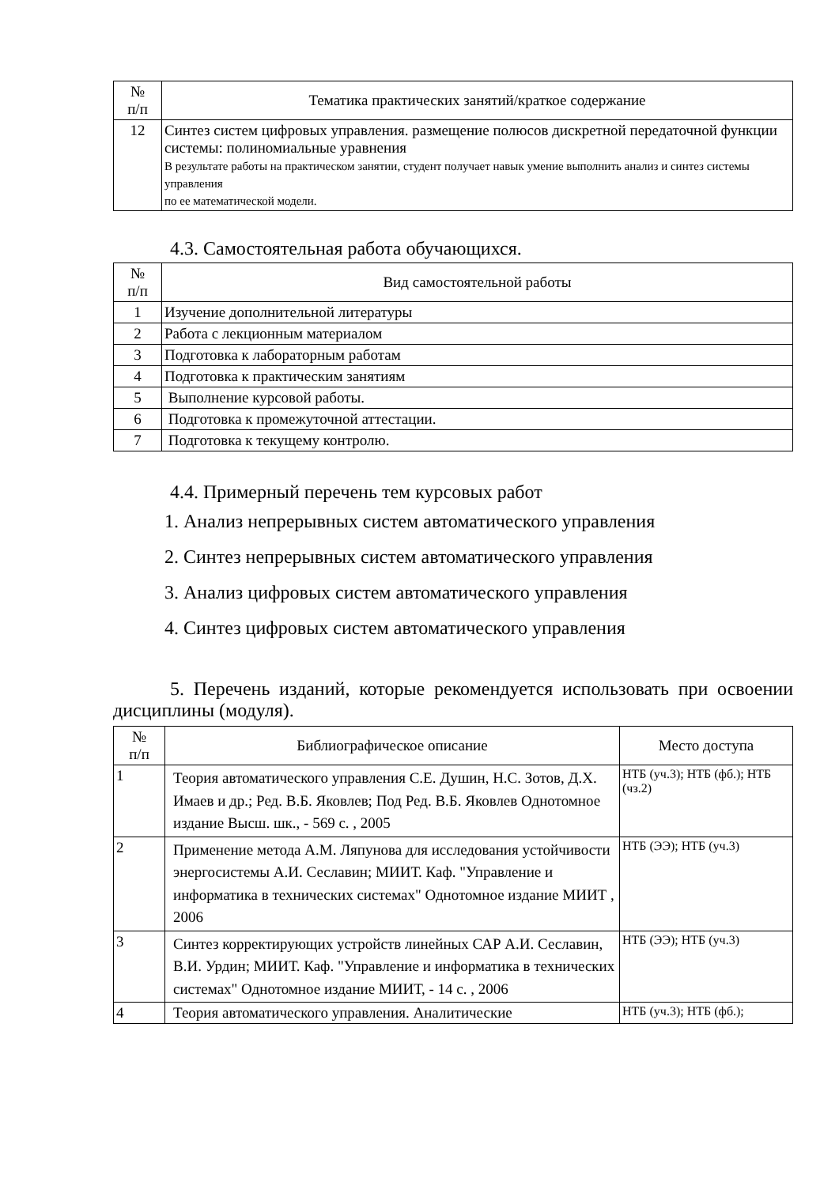| № п/п | Тематика практических занятий/краткое содержание |
| --- | --- |
| 12 | Синтез систем цифровых управления. размещение полюсов дискретной передаточной функции системы: полиномиальные уравнения В результате работы на практическом занятии, студент получает навык умение выполнить анализ и синтез системы управления по ее математической модели. |
4.3. Самостоятельная работа обучающихся.
| № п/п | Вид самостоятельной работы |
| --- | --- |
| 1 | Изучение дополнительной литературы |
| 2 | Работа с лекционным материалом |
| 3 | Подготовка к лабораторным работам |
| 4 | Подготовка к практическим занятиям |
| 5 | Выполнение курсовой работы. |
| 6 | Подготовка к промежуточной аттестации. |
| 7 | Подготовка к текущему контролю. |
4.4. Примерный перечень тем курсовых работ
1. Анализ непрерывных систем автоматического управления
2. Синтез непрерывных систем автоматического управления
3. Анализ цифровых систем автоматического управления
4. Синтез цифровых систем автоматического управления
5. Перечень изданий, которые рекомендуется использовать при освоении дисциплины (модуля).
| № п/п | Библиографическое описание | Место доступа |
| --- | --- | --- |
| 1 | Теория автоматического управления С.Е. Душин, Н.С. Зотов, Д.Х. Имаев и др.; Ред. В.Б. Яковлев; Под Ред. В.Б. Яковлев Однотомное издание Высш. шк., - 569 с. , 2005 | НТБ (уч.3); НТБ (фб.); НТБ (чз.2) |
| 2 | Применение метода А.М. Ляпунова для исследования устойчивости энергосистемы А.И. Сеславин; МИИТ. Каф. "Управление и информатика в технических системах" Однотомное издание МИИТ , 2006 | НТБ (ЭЭ); НТБ (уч.3) |
| 3 | Синтез корректирующих устройств линейных САР А.И. Сеславин, В.И. Урдин; МИИТ. Каф. "Управление и информатика в технических системах" Однотомное издание МИИТ, - 14 с. , 2006 | НТБ (ЭЭ); НТБ (уч.3) |
| 4 | Теория автоматического управления. Аналитические | НТБ (уч.3); НТБ (фб.); |